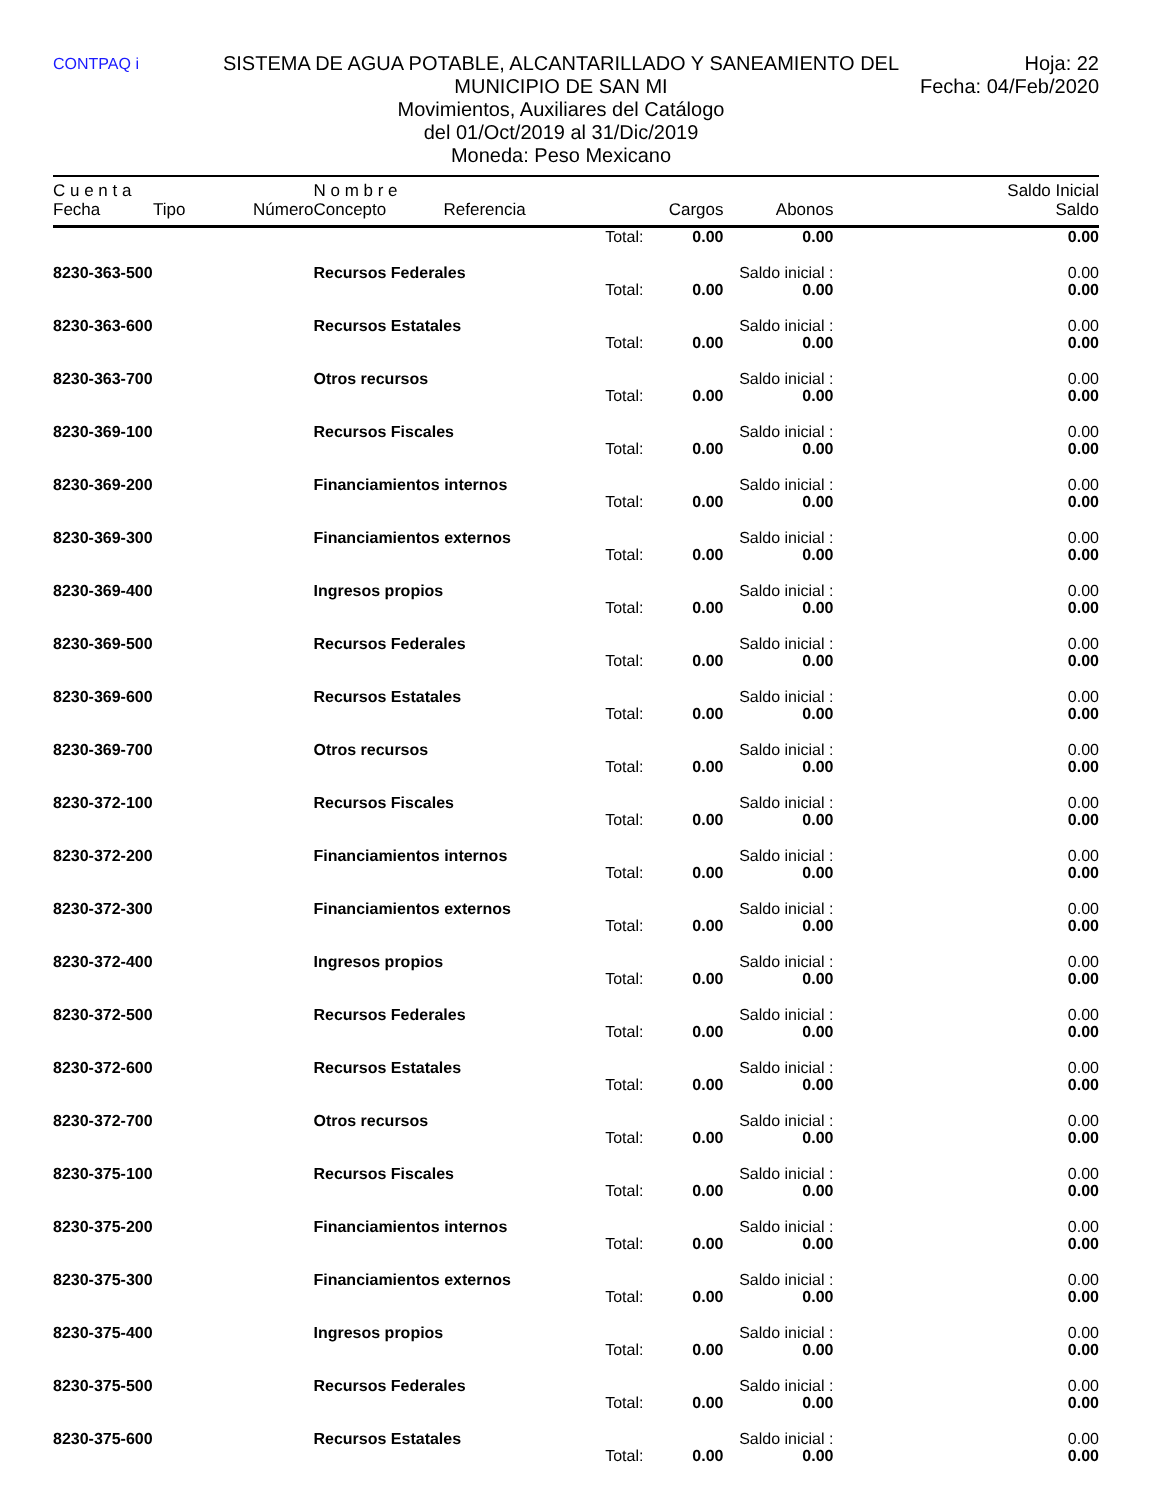CONTPAQ i
SISTEMA DE AGUA POTABLE, ALCANTARILLADO Y SANEAMIENTO DEL MUNICIPIO DE SAN MI
Movimientos, Auxiliares del Catálogo
del 01/Oct/2019 al 31/Dic/2019
Moneda: Peso Mexicano
Hoja: 22
Fecha: 04/Feb/2020
| C u e n t a | | | N o m b r e | | | | | Saldo Inicial |
| --- | --- | --- | --- | --- | --- | --- | --- | --- |
| Fecha | Tipo | Número | Concepto | Referencia | Cargos | Abonos | | Saldo |
| Total: | | | | | 0.00 | 0.00 | | 0.00 |
| 8230-363-500 | | | Recursos Federales | | | Saldo inicial : | | 0.00 |
| Total: | | | | | 0.00 | 0.00 | | 0.00 |
| 8230-363-600 | | | Recursos Estatales | | | Saldo inicial : | | 0.00 |
| Total: | | | | | 0.00 | 0.00 | | 0.00 |
| 8230-363-700 | | | Otros recursos | | | Saldo inicial : | | 0.00 |
| Total: | | | | | 0.00 | 0.00 | | 0.00 |
| 8230-369-100 | | | Recursos Fiscales | | | Saldo inicial : | | 0.00 |
| Total: | | | | | 0.00 | 0.00 | | 0.00 |
| 8230-369-200 | | | Financiamientos internos | | | Saldo inicial : | | 0.00 |
| Total: | | | | | 0.00 | 0.00 | | 0.00 |
| 8230-369-300 | | | Financiamientos externos | | | Saldo inicial : | | 0.00 |
| Total: | | | | | 0.00 | 0.00 | | 0.00 |
| 8230-369-400 | | | Ingresos propios | | | Saldo inicial : | | 0.00 |
| Total: | | | | | 0.00 | 0.00 | | 0.00 |
| 8230-369-500 | | | Recursos Federales | | | Saldo inicial : | | 0.00 |
| Total: | | | | | 0.00 | 0.00 | | 0.00 |
| 8230-369-600 | | | Recursos Estatales | | | Saldo inicial : | | 0.00 |
| Total: | | | | | 0.00 | 0.00 | | 0.00 |
| 8230-369-700 | | | Otros recursos | | | Saldo inicial : | | 0.00 |
| Total: | | | | | 0.00 | 0.00 | | 0.00 |
| 8230-372-100 | | | Recursos Fiscales | | | Saldo inicial : | | 0.00 |
| Total: | | | | | 0.00 | 0.00 | | 0.00 |
| 8230-372-200 | | | Financiamientos internos | | | Saldo inicial : | | 0.00 |
| Total: | | | | | 0.00 | 0.00 | | 0.00 |
| 8230-372-300 | | | Financiamientos externos | | | Saldo inicial : | | 0.00 |
| Total: | | | | | 0.00 | 0.00 | | 0.00 |
| 8230-372-400 | | | Ingresos propios | | | Saldo inicial : | | 0.00 |
| Total: | | | | | 0.00 | 0.00 | | 0.00 |
| 8230-372-500 | | | Recursos Federales | | | Saldo inicial : | | 0.00 |
| Total: | | | | | 0.00 | 0.00 | | 0.00 |
| 8230-372-600 | | | Recursos Estatales | | | Saldo inicial : | | 0.00 |
| Total: | | | | | 0.00 | 0.00 | | 0.00 |
| 8230-372-700 | | | Otros recursos | | | Saldo inicial : | | 0.00 |
| Total: | | | | | 0.00 | 0.00 | | 0.00 |
| 8230-375-100 | | | Recursos Fiscales | | | Saldo inicial : | | 0.00 |
| Total: | | | | | 0.00 | 0.00 | | 0.00 |
| 8230-375-200 | | | Financiamientos internos | | | Saldo inicial : | | 0.00 |
| Total: | | | | | 0.00 | 0.00 | | 0.00 |
| 8230-375-300 | | | Financiamientos externos | | | Saldo inicial : | | 0.00 |
| Total: | | | | | 0.00 | 0.00 | | 0.00 |
| 8230-375-400 | | | Ingresos propios | | | Saldo inicial : | | 0.00 |
| Total: | | | | | 0.00 | 0.00 | | 0.00 |
| 8230-375-500 | | | Recursos Federales | | | Saldo inicial : | | 0.00 |
| Total: | | | | | 0.00 | 0.00 | | 0.00 |
| 8230-375-600 | | | Recursos Estatales | | | Saldo inicial : | | 0.00 |
| Total: | | | | | 0.00 | 0.00 | | 0.00 |